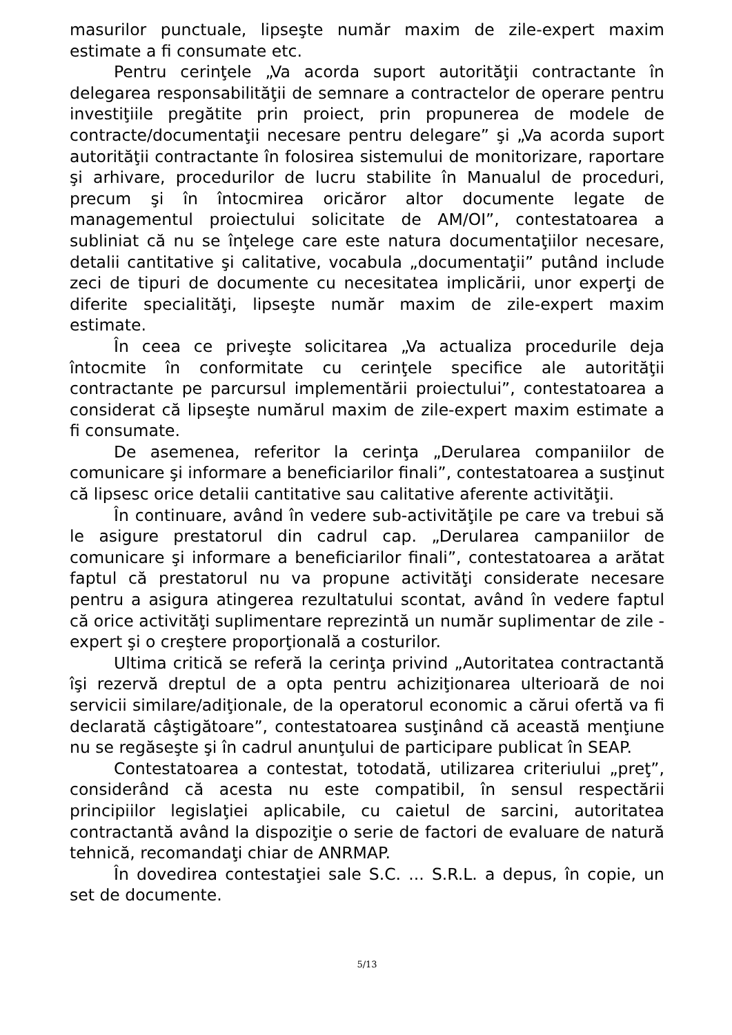masurilor punctuale, lipseşte număr maxim de zile-expert maxim estimate a fi consumate etc.
Pentru cerinţele „Va acorda suport autorităţii contractante în delegarea responsabilităţii de semnare a contractelor de operare pentru investiţiile pregătite prin proiect, prin propunerea de modele de contracte/documentaţii necesare pentru delegare” şi „Va acorda suport autorităţii contractante în folosirea sistemului de monitorizare, raportare şi arhivare, procedurilor de lucru stabilite în Manualul de proceduri, precum şi în întocmirea oricăror altor documente legate de managementul proiectului solicitate de AM/OI”, contestatoarea a subliniat că nu se înţelege care este natura documentaţiilor necesare, detalii cantitative şi calitative, vocabula „documentaţii” putând include zeci de tipuri de documente cu necesitatea implicării, unor experţi de diferite specialităţi, lipseşte număr maxim de zile-expert maxim estimate.
În ceea ce priveşte solicitarea „Va actualiza procedurile deja întocmite în conformitate cu cerinţele specifice ale autorităţii contractante pe parcursul implementării proiectului”, contestatoarea a considerat că lipseşte numărul maxim de zile-expert maxim estimate a fi consumate.
De asemenea, referitor la cerinţa „Derularea companiilor de comunicare şi informare a beneficiarilor finali”, contestatoarea a susţinut că lipsesc orice detalii cantitative sau calitative aferente activităţii.
În continuare, având în vedere sub-activităţile pe care va trebui să le asigure prestatorul din cadrul cap. „Derularea campaniilor de comunicare şi informare a beneficiarilor finali”, contestatoarea a arătat faptul că prestatorul nu va propune activităţi considerate necesare pentru a asigura atingerea rezultatului scontat, având în vedere faptul că orice activităţi suplimentare reprezintă un număr suplimentar de zile - expert şi o creştere proporţională a costurilor.
Ultima critică se referă la cerinţa privind „Autoritatea contractantă îşi rezervă dreptul de a opta pentru achiziţionarea ulterioară de noi servicii similare/adiţionale, de la operatorul economic a cărui ofertă va fi declarată câştigătoare”, contestatoarea susţinând că această menţiune nu se regăseşte şi în cadrul anunţului de participare publicat în SEAP.
Contestatoarea a contestat, totodată, utilizarea criteriului „preţ”, considerând că acesta nu este compatibil, în sensul respectării principiilor legislaţiei aplicabile, cu caietul de sarcini, autoritatea contractantă având la dispoziţie o serie de factori de evaluare de natură tehnică, recomandaţi chiar de ANRMAP.
În dovedirea contestaţiei sale S.C. ... S.R.L. a depus, în copie, un set de documente.
5/13